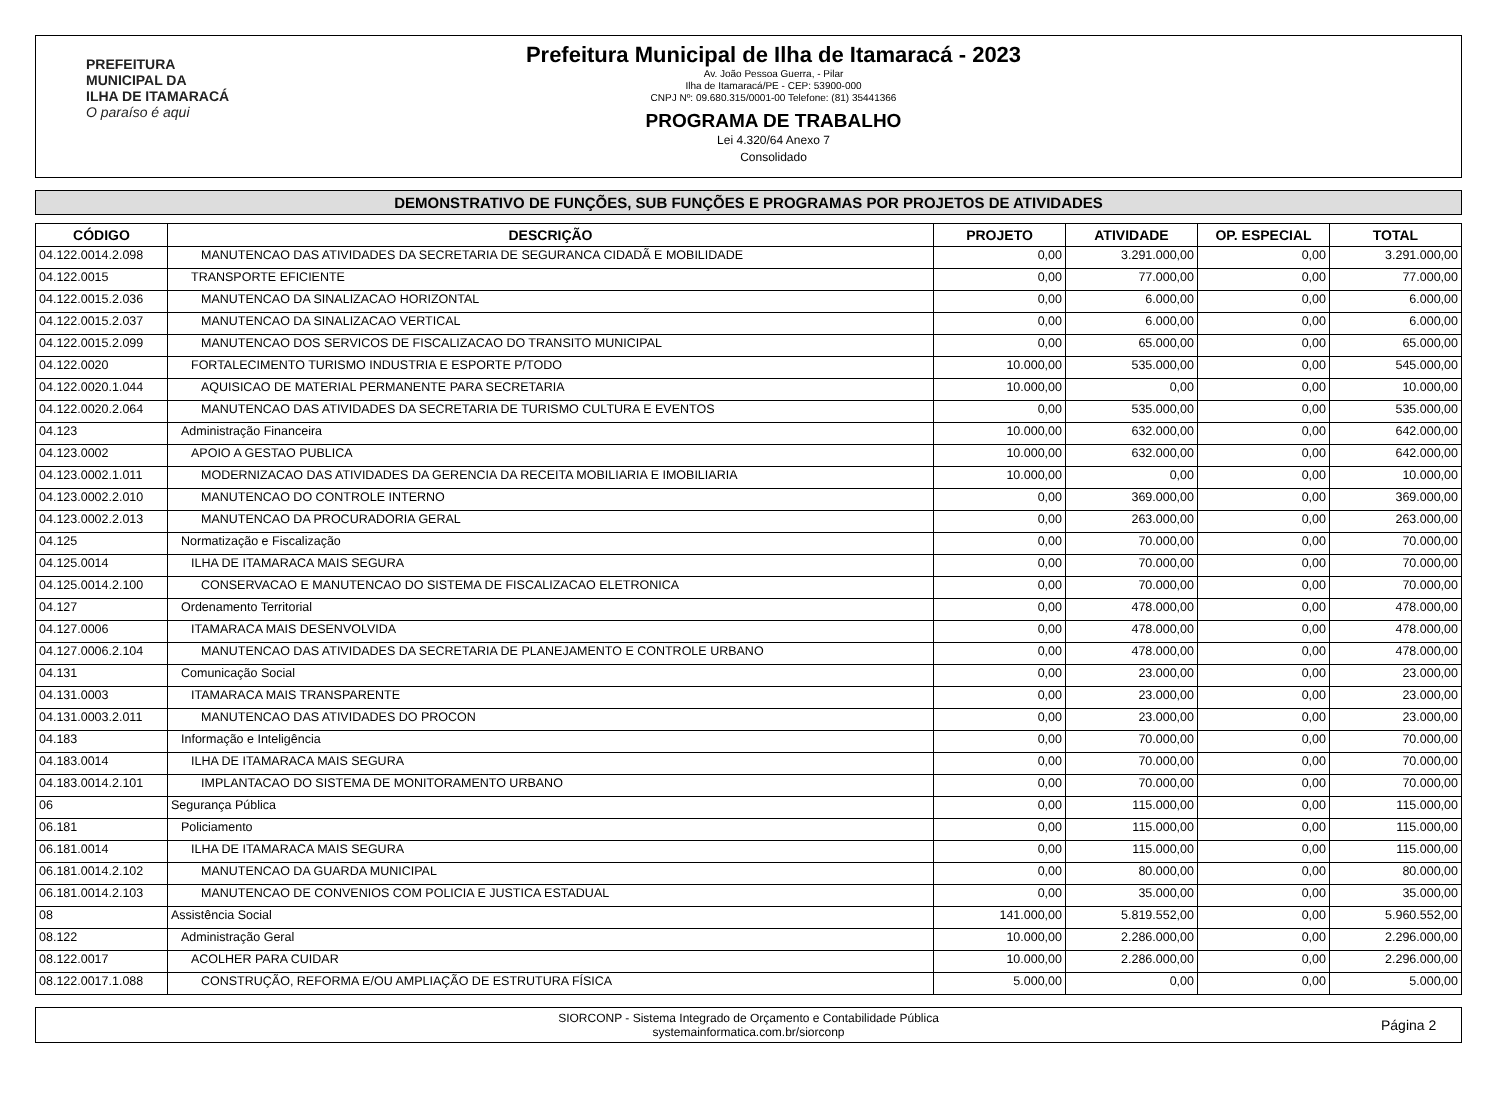PREFEITURA MUNICIPAL DA
ILHA DE ITAMARACÁ
O paraíso é aqui
Prefeitura Municipal de Ilha de Itamaracá - 2023
Av. João Pessoa Guerra, - Pilar
Ilha de Itamaracá/PE - CEP: 53900-000
CNPJ Nº: 09.680.315/0001-00 Telefone: (81) 35441366
PROGRAMA DE TRABALHO
Lei 4.320/64 Anexo 7
Consolidado
DEMONSTRATIVO DE FUNÇÕES, SUB FUNÇÕES E PROGRAMAS POR PROJETOS DE ATIVIDADES
| CÓDIGO | DESCRIÇÃO | PROJETO | ATIVIDADE | OP. ESPECIAL | TOTAL |
| --- | --- | --- | --- | --- | --- |
| 04.122.0014.2.098 | MANUTENCAO DAS ATIVIDADES DA SECRETARIA DE SEGURANCA CIDADÃ E MOBILIDADE | 0,00 | 3.291.000,00 | 0,00 | 3.291.000,00 |
| 04.122.0015 | TRANSPORTE EFICIENTE | 0,00 | 77.000,00 | 0,00 | 77.000,00 |
| 04.122.0015.2.036 | MANUTENCAO DA SINALIZACAO HORIZONTAL | 0,00 | 6.000,00 | 0,00 | 6.000,00 |
| 04.122.0015.2.037 | MANUTENCAO DA SINALIZACAO VERTICAL | 0,00 | 6.000,00 | 0,00 | 6.000,00 |
| 04.122.0015.2.099 | MANUTENCAO DOS SERVICOS DE FISCALIZACAO DO TRANSITO MUNICIPAL | 0,00 | 65.000,00 | 0,00 | 65.000,00 |
| 04.122.0020 | FORTALECIMENTO TURISMO INDUSTRIA E ESPORTE P/TODO | 10.000,00 | 535.000,00 | 0,00 | 545.000,00 |
| 04.122.0020.1.044 | AQUISICAO DE MATERIAL PERMANENTE PARA SECRETARIA | 10.000,00 | 0,00 | 0,00 | 10.000,00 |
| 04.122.0020.2.064 | MANUTENCAO DAS ATIVIDADES DA SECRETARIA DE TURISMO CULTURA E EVENTOS | 0,00 | 535.000,00 | 0,00 | 535.000,00 |
| 04.123 | Administração Financeira | 10.000,00 | 632.000,00 | 0,00 | 642.000,00 |
| 04.123.0002 | APOIO A GESTAO PUBLICA | 10.000,00 | 632.000,00 | 0,00 | 642.000,00 |
| 04.123.0002.1.011 | MODERNIZACAO DAS ATIVIDADES DA GERENCIA DA RECEITA MOBILIARIA E IMOBILIARIA | 10.000,00 | 0,00 | 0,00 | 10.000,00 |
| 04.123.0002.2.010 | MANUTENCAO DO CONTROLE INTERNO | 0,00 | 369.000,00 | 0,00 | 369.000,00 |
| 04.123.0002.2.013 | MANUTENCAO DA PROCURADORIA GERAL | 0,00 | 263.000,00 | 0,00 | 263.000,00 |
| 04.125 | Normatização e Fiscalização | 0,00 | 70.000,00 | 0,00 | 70.000,00 |
| 04.125.0014 | ILHA DE ITAMARACA MAIS SEGURA | 0,00 | 70.000,00 | 0,00 | 70.000,00 |
| 04.125.0014.2.100 | CONSERVACAO E MANUTENCAO DO SISTEMA DE FISCALIZACAO ELETRONICA | 0,00 | 70.000,00 | 0,00 | 70.000,00 |
| 04.127 | Ordenamento Territorial | 0,00 | 478.000,00 | 0,00 | 478.000,00 |
| 04.127.0006 | ITAMARACA MAIS DESENVOLVIDA | 0,00 | 478.000,00 | 0,00 | 478.000,00 |
| 04.127.0006.2.104 | MANUTENCAO DAS ATIVIDADES DA SECRETARIA DE PLANEJAMENTO E CONTROLE URBANO | 0,00 | 478.000,00 | 0,00 | 478.000,00 |
| 04.131 | Comunicação Social | 0,00 | 23.000,00 | 0,00 | 23.000,00 |
| 04.131.0003 | ITAMARACA MAIS TRANSPARENTE | 0,00 | 23.000,00 | 0,00 | 23.000,00 |
| 04.131.0003.2.011 | MANUTENCAO DAS ATIVIDADES DO PROCON | 0,00 | 23.000,00 | 0,00 | 23.000,00 |
| 04.183 | Informação e Inteligência | 0,00 | 70.000,00 | 0,00 | 70.000,00 |
| 04.183.0014 | ILHA DE ITAMARACA MAIS SEGURA | 0,00 | 70.000,00 | 0,00 | 70.000,00 |
| 04.183.0014.2.101 | IMPLANTACAO DO SISTEMA DE MONITORAMENTO URBANO | 0,00 | 70.000,00 | 0,00 | 70.000,00 |
| 06 | Segurança Pública | 0,00 | 115.000,00 | 0,00 | 115.000,00 |
| 06.181 | Policiamento | 0,00 | 115.000,00 | 0,00 | 115.000,00 |
| 06.181.0014 | ILHA DE ITAMARACA MAIS SEGURA | 0,00 | 115.000,00 | 0,00 | 115.000,00 |
| 06.181.0014.2.102 | MANUTENCAO DA GUARDA MUNICIPAL | 0,00 | 80.000,00 | 0,00 | 80.000,00 |
| 06.181.0014.2.103 | MANUTENCAO DE CONVENIOS COM POLICIA E JUSTICA ESTADUAL | 0,00 | 35.000,00 | 0,00 | 35.000,00 |
| 08 | Assistência Social | 141.000,00 | 5.819.552,00 | 0,00 | 5.960.552,00 |
| 08.122 | Administração Geral | 10.000,00 | 2.286.000,00 | 0,00 | 2.296.000,00 |
| 08.122.0017 | ACOLHER PARA CUIDAR | 10.000,00 | 2.286.000,00 | 0,00 | 2.296.000,00 |
| 08.122.0017.1.088 | CONSTRUÇÃO, REFORMA E/OU AMPLIAÇÃO DE ESTRUTURA FÍSICA | 5.000,00 | 0,00 | 0,00 | 5.000,00 |
SIORCONP - Sistema Integrado de Orçamento e Contabilidade Pública
systemainformatica.com.br/siorconp
Página 2